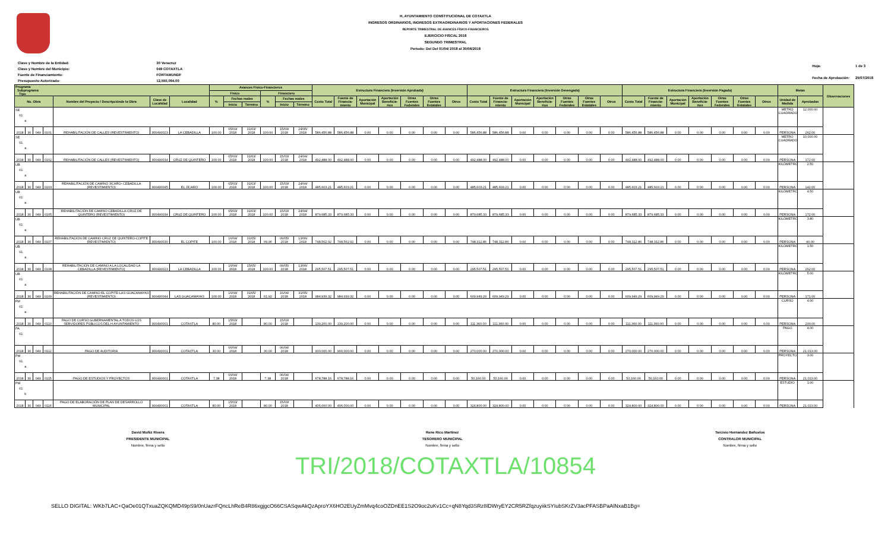H. AYUNTAMIENTO CONSTITUCIONAL DE COTAXTLA
INGRESOS ORDINARIOS, INGRESOS EXTRAORDINARIOS Y APORTACIONES FEDERALES
REPORTE TRIMESTRAL DE AVANCES FÍSICO-FINANCIEROS
EJERCICIO FISCAL 2018
SEGUNDO TRIMESTRAL
Periodo: Del Del 01/04/ 2018 al 30/06/2018
| Clave y Nombre de la Entidad: | 30 Veracruz |
| Clave y Nombre del Municipio: | 049 COTAXTLA |
| Fuente de Financiamiento: | FORTAMUNDF |
| Presupuesto Autorizado: | 12,550,094.00 |
| Hoja: | 1 de 3 |
| Fecha de Aprobación: | 25/07/2018 |
| Programa Subprograma Tipo | | | | | | | Avances Físico-Financieros | | | | | | Estructura Financiera (Inversión Aprobada) | | | | | | | Estructura Financiera (Inversión Devengada) | | | | | | | Estructura Financiera (Inversión Pagada) | | | | | | | Metas | | Observaciones |
| --- | --- | --- | --- | --- | --- | --- | --- | --- | --- | --- | --- | --- | --- | --- | --- | --- | --- | --- | --- | --- | --- | --- | --- | --- | --- | --- | --- | --- | --- | --- | --- | --- | --- | --- | --- | --- |
| | | | | | | | Físico | | | Financiero | | | | | | | | | | | | | | | | | | | | | | | | | | |
| No. Obra | | | | Nombre del Proyecto / Descripciónde la Obra | Clave de Localidad | Localidad | % | Fechas reales | | % | Fechas reales | | Costo Total | Fuente de Financia-miento | Aportación Municipal | Aportación Beneficia-rios | Otras Fuentes Federales | Otras Fuentes Estatales | Otros | Costo Total | Fuente de Financia-miento | Aportación Municipal | Aportación Beneficia-rios | Otras Fuentes Federales | Otras Fuentes Estatales | Otros | Costo Total | Fuente de Financia-miento | Aportación Municipal | Aportación Beneficia-rios | Otras Fuentes Federales | Otras Fuentes Estatales | Otros | Unidad de Medida | Aprobadas | |
| | | | | | | | | Inicio | Término | | Inicio | Término | | | | | | | | | | | | | | | | | | | | | | | | |
| SE 01 a | | | | | | | | | | | | | | | | | | | | | | | | | | | | | | | | | | METRO CUADRADO | 12,000.00 | |
| 2018 | 30 | 049 | 0101 | REHABILITACIÓN DE CALLES (REVESTIMIENTO) | 300490023 | LA CEBADILLA | 100.00 | 05/03/ 2018 | 31/03/ 2018 | 100.00 | 15/03/ 2018 | 24/05/ 2018 | 586,456.88 | 586,456.88 | 0.00 | 0.00 | 0.00 | 0.00 | 0.00 | 586,456.88 | 586,456.88 | 0.00 | 0.00 | 0.00 | 0.00 | 0.00 | 586,456.88 | 586,456.88 | 0.00 | 0.00 | 0.00 | 0.00 | 0.00 | PERSONA | 262.00 | |
| SE 01 a | | | | | | | | | | | | | | | | | | | | | | | | | | | | | | | | | | METRO CUADRADO | 10,000.00 | |
| 2018 | 30 | 049 | 0102 | REHABILITACIÓN DE CALLES (REVESTIMIENTO) | 300490034 | CRUZ DE QUINTERO | 100.00 | 05/03/ 2018 | 31/03/ 2018 | 100.00 | 15/03/ 2018 | 24/04/ 2018 | 492,488.00 | 492,488.00 | 0.00 | 0.00 | 0.00 | 0.00 | 0.00 | 492,488.00 | 492,488.00 | 0.00 | 0.00 | 0.00 | 0.00 | 0.00 | 492,488.00 | 492,488.00 | 0.00 | 0.00 | 0.00 | 0.00 | 0.00 | PERSONA | 172.00 | |
| UB 01 a | | | | | | | | | | | | | | | | | | | | | | | | | | | | | | | | | | KILÓMETRO | 2.50 | |
| 2018 | 30 | 049 | 0103 | REHABILITACIÓN DE CAMINO JICARO- CEBADILLA (REVESTIMIENTO) | 300490045 | EL JÍCARO | 100.00 | 05/03/ 2018 | 31/03/ 2018 | 100.00 | 15/03/ 2018 | 24/04/ 2018 | 485,603.21 | 485,603.21 | 0.00 | 0.00 | 0.00 | 0.00 | 0.00 | 485,603.21 | 485,603.21 | 0.00 | 0.00 | 0.00 | 0.00 | 0.00 | 485,603.21 | 485,603.21 | 0.00 | 0.00 | 0.00 | 0.00 | 0.00 | PERSONA | 142.00 | |
| UB 01 a | | | | | | | | | | | | | | | | | | | | | | | | | | | | | | | | | | KILÓMETRO | 4.50 | |
| 2018 | 30 | 049 | 0105 | REHABILITACIÓN DE CAMINO CEBADILLA-CRUZ DE QUINTERO (REVESTIMIENTO) | 300490034 | CRUZ DE QUINTERO | 100.00 | 05/03/ 2018 | 31/03/ 2018 | 100.00 | 15/03/ 2018 | 24/04/ 2018 | 879,685.33 | 879,685.33 | 0.00 | 0.00 | 0.00 | 0.00 | 0.00 | 879,685.33 | 879,685.33 | 0.00 | 0.00 | 0.00 | 0.00 | 0.00 | 879,685.33 | 879,685.33 | 0.00 | 0.00 | 0.00 | 0.00 | 0.00 | PERSONA | 172.00 | |
| UB 01 a | | | | | | | | | | | | | | | | | | | | | | | | | | | | | | | | | | KILÓMETRO | 3.80 | |
| 2018 | 30 | 049 | 0107 | REHABILITACIÓN DE CAMINO CRUZ DE QUINTERO-COPITE (REVESTIMIENTO) | 300490030 | EL COPITE | 100.00 | 16/04/ 2018 | 31/05/ 2018 | 99.96 | 09/05/ 2018 | 13/06/ 2018 | 748,562.92 | 748,562.92 | 0.00 | 0.00 | 0.00 | 0.00 | 0.00 | 748,312.86 | 748,312.86 | 0.00 | 0.00 | 0.00 | 0.00 | 0.00 | 748,312.86 | 748,312.86 | 0.00 | 0.00 | 0.00 | 0.00 | 0.00 | PERSONA | 40.00 | |
| UB 01 a | | | | | | | | | | | | | | | | | | | | | | | | | | | | | | | | | | KILÓMETRO | 1.50 | |
| 2018 | 30 | 049 | 0108 | REHABILITACIÓN DE CAMINO A LA LOCALIDAD LA CEBADILLA (REVESTIMIENTO) | 300490023 | LA CEBADILLA | 100.00 | 16/04/ 2018 | 15/05/ 2018 | 100.00 | 09/05/ 2018 | 13/06/ 2018 | 295,507.51 | 295,507.51 | 0.00 | 0.00 | 0.00 | 0.00 | 0.00 | 295,507.51 | 295,507.51 | 0.00 | 0.00 | 0.00 | 0.00 | 0.00 | 295,507.51 | 295,507.51 | 0.00 | 0.00 | 0.00 | 0.00 | 0.00 | PERSONA | 262.00 | |
| UB 01 a | | | | | | | | | | | | | | | | | | | | | | | | | | | | | | | | | | KILÓMETRO | 5.00 | |
| 2018 | 30 | 049 | 0109 | REHABILITACIÓN DE CAMINO EL COPITE-LAS GUACAMAYAS (REVESTIMIENTO) | 300490044 | LAS GUACAMAYAS | 100.00 | 16/04/ 2018 | 31/05/ 2018 | 61.92 | 16/04/ 2018 | 31/05/ 2018 | 984,939.32 | 984,939.32 | 0.00 | 0.00 | 0.00 | 0.00 | 0.00 | 609,949.29 | 609,949.29 | 0.00 | 0.00 | 0.00 | 0.00 | 0.00 | 609,949.29 | 609,949.29 | 0.00 | 0.00 | 0.00 | 0.00 | 0.00 | PERSONA | 171.00 | |
| FM 01 a | | | | | | | | | | | | | | | | | | | | | | | | | | | | | | | | | | CURSO | 4.00 | |
| 2018 | 30 | 049 | 0110 | PAGO DE CURSO GUBERNAMENTAL A TODOS LOS SERVIDORES PÚBLICOS DEL H AYUNTAMIENTO | 300490001 | COTAXTLA | 80.00 | 15/03/ 2018 | | 80.00 | 15/03/ 2018 | | 139,200.00 | 139,200.00 | 0.00 | 0.00 | 0.00 | 0.00 | 0.00 | 111,360.00 | 111,360.00 | 0.00 | 0.00 | 0.00 | 0.00 | 0.00 | 111,360.00 | 111,360.00 | 0.00 | 0.00 | 0.00 | 0.00 | 0.00 | PERSONA | 200.00 | |
| PA 01 | | | | | | | | | | | | | | | | | | | | | | | | | | | | | | | | | | PAGO | 4.00 | |
| 2018 | 30 | 049 | 0112 | PAGO DE AUDITORIA | 300490001 | COTAXTLA | 30.00 | 06/04/ 2018 | | 30.00 | 06/04/ 2018 | | 900,000.00 | 900,000.00 | 0.00 | 0.00 | 0.00 | 0.00 | 0.00 | 270,000.00 | 270,000.00 | 0.00 | 0.00 | 0.00 | 0.00 | 0.00 | 270,000.00 | 270,000.00 | 0.00 | 0.00 | 0.00 | 0.00 | 0.00 | PERSONA | 21,013.00 | |
| PM 01 a | | | | | | | | | | | | | | | | | | | | | | | | | | | | | | | | | | PROYECTO | 3.00 | |
| 2018 | 30 | 049 | 0115 | PAGO DE ESTUDIOS Y PROYECTOS | 300490001 | COTAXTLA | 7.38 | 06/04/ 2018 | | 7.38 | 06/04/ 2018 | | 678,788.16 | 678,788.16 | 0.00 | 0.00 | 0.00 | 0.00 | 0.00 | 50,160.00 | 50,160.00 | 0.00 | 0.00 | 0.00 | 0.00 | 0.00 | 50,160.00 | 50,160.00 | 0.00 | 0.00 | 0.00 | 0.00 | 0.00 | PERSONA | 21,013.00 | |
| PM 01 b | | | | | | | | | | | | | | | | | | | | | | | | | | | | | | | | | | ESTUDIO | 1.00 | |
| 2018 | 30 | 049 | 0116 | PAGO DE ELABORACIÓN DE PLAN DE DESARROLLO MUNICIPAL | 300490001 | COTAXTLA | 80.00 | 15/03/ 2018 | | 80.00 | 15/03/ 2018 | | 406,000.00 | 406,000.00 | 0.00 | 0.00 | 0.00 | 0.00 | 0.00 | 324,800.00 | 324,800.00 | 0.00 | 0.00 | 0.00 | 0.00 | 0.00 | 324,800.00 | 324,800.00 | 0.00 | 0.00 | 0.00 | 0.00 | 0.00 | PERSONA | 21,013.00 | |
David Muñiz Rivera
PRESIDENTE MUNICIPAL
Nombre, firma y sello
Rene Rico Martinez
TESORERO MUNICIPAL
Nombre, firma y sello
Tarcisio Hernandez Bañuelos
CONTRALOR MUNICIPAL
Nombre, firma y sello
TRI/2018/COTAXTLA/10854
SELLO DIGITAL: WKb7LAC+QaOe01QTxuaZQKQMD49pS9/0nUazrFQncLhReB4R86xgjgcO66CSASqwAkQzAproYX6HO2EUyZmMvq4coOZDnEE1S2O9oc2uKv1Cc+qN8Yqd3SRz8lDWryEY2CR5RZfqzuyiikSYIubSKrZV3acPFASBPaAlNxaB1Bg=